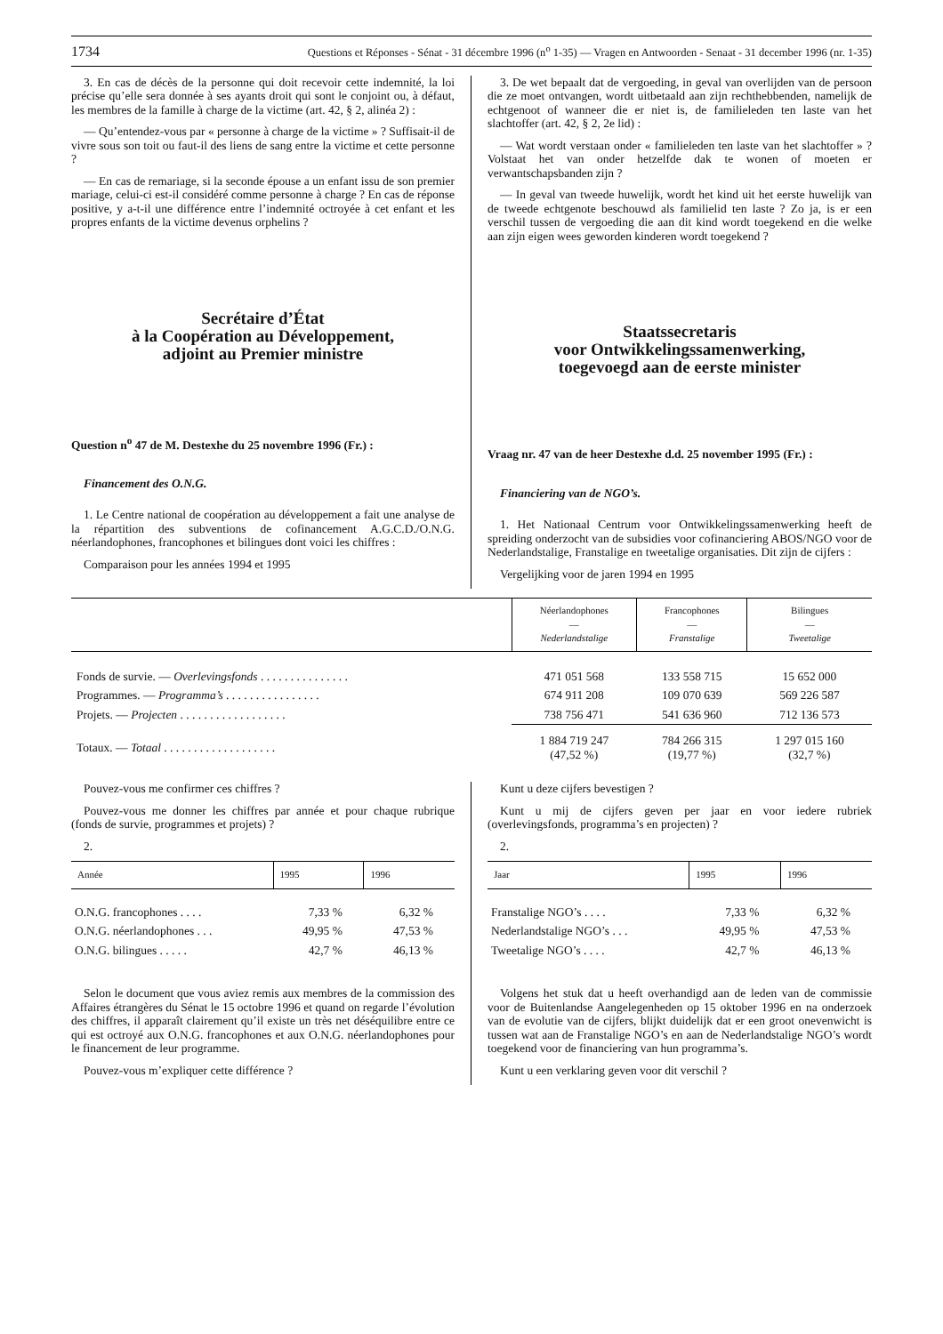1734 Questions et Réponses - Sénat - 31 décembre 1996 (n<sup>o</sup> 1-35) — Vragen en Antwoorden - Senaat - 31 december 1996 (nr. 1-35)
3. En cas de décès de la personne qui doit recevoir cette indemnité, la loi précise qu’elle sera donnée à ses ayants droit qui sont le conjoint ou, à défaut, les membres de la famille à charge de la victime (art. 42, § 2, alinéa 2) :
— Qu’entendez-vous par « personne à charge de la victime » ? Suffisait-il de vivre sous son toit ou faut-il des liens de sang entre la victime et cette personne ?
— En cas de remariage, si la seconde épouse a un enfant issu de son premier mariage, celui-ci est-il considéré comme personne à charge ? En cas de réponse positive, y a-t-il une différence entre l’indemnité octroyée à cet enfant et les propres enfants de la victime devenus orphelins ?
Secrétaire d’État
à la Coopération au Développement,
adjoint au Premier ministre
Question n<sup>o</sup> 47 de M. Destexhe du 25 novembre 1996 (Fr.) :
Financement des O.N.G.
1. Le Centre national de coopération au développement a fait une analyse de la répartition des subventions de cofinancement A.G.C.D./O.N.G. néerlandophones, francophones et bilingues dont voici les chiffres :
Comparaison pour les années 1994 et 1995
3. De wet bepaalt dat de vergoeding, in geval van overlijden van de persoon die ze moet ontvangen, wordt uitbetaald aan zijn rechthebbenden, namelijk de echtgenoot of wanneer die er niet is, de familieleden ten laste van het slachtoffer (art. 42, § 2, 2e lid) :
— Wat wordt verstaan onder « familieleden ten laste van het slachtoffer » ? Volstaat het van onder hetzelfde dak te wonen of moeten er verwantschapsbanden zijn ?
— In geval van tweede huwelijk, wordt het kind uit het eerste huwelijk van de tweede echtgenote beschouwd als familielid ten laste ? Zo ja, is er een verschil tussen de vergoeding die aan dit kind wordt toegekend en die welke aan zijn eigen wees geworden kinderen wordt toegekend ?
Staatssecretaris
voor Ontwikkelingssamenwerking,
toegevoegd aan de eerste minister
Vraag nr. 47 van de heer Destexhe d.d. 25 november 1995 (Fr.) :
Financiering van de NGO’s.
1. Het Nationaal Centrum voor Ontwikkelingssamenwerking heeft de spreiding onderzocht van de subsidies voor cofinanciering ABOS/NGO voor de Nederlandstalige, Franstalige en tweetalige organisaties. Dit zijn de cijfers :
Vergelijking voor de jaren 1994 en 1995
| | Néerlandophones — Nederlandstalige | Francophones — Franstalige | Bilingues — Tweetalige |
| --- | --- | --- | --- |
| Fonds de survie. — Overlevingsfonds . . . . . . . . . . . . . . . | 471 051 568 | 133 558 715 | 15 652 000 |
| Programmes. — Programma’s . . . . . . . . . . . . . . . . | 674 911 208 | 109 070 639 | 569 226 587 |
| Projets. — Projecten . . . . . . . . . . . . . . . . . . | 738 756 471 | 541 636 960 | 712 136 573 |
| Totaux. — Totaal . . . . . . . . . . . . . . . . . . . | 1 884 719 247 (47,52 %) | 784 266 315 (19,77 %) | 1 297 015 160 (32,7 %) |
Pouvez-vous me confirmer ces chiffres ?
Pouvez-vous me donner les chiffres par année et pour chaque rubrique (fonds de survie, programmes et projets) ?
2.
| Année | 1995 | 1996 |
| --- | --- | --- |
| O.N.G. francophones . . . . | 7,33 % | 6,32 % |
| O.N.G. néerlandophones . . . | 49,95 % | 47,53 % |
| O.N.G. bilingues . . . . . | 42,7 % | 46,13 % |
Selon le document que vous aviez remis aux membres de la commission des Affaires étrangères du Sénat le 15 octobre 1996 et quand on regarde l’évolution des chiffres, il apparaît clairement qu’il existe un très net déséquilibre entre ce qui est octroyé aux O.N.G. francophones et aux O.N.G. néerlandophones pour le financement de leur programme.
Pouvez-vous m’expliquer cette différence ?
Kunt u deze cijfers bevestigen ?
Kunt u mij de cijfers geven per jaar en voor iedere rubriek (overlevingsfonds, programma’s en projecten) ?
2.
| Jaar | 1995 | 1996 |
| --- | --- | --- |
| Franstalige NGO’s . . . . | 7,33 % | 6,32 % |
| Nederlandstalige NGO’s . . . | 49,95 % | 47,53 % |
| Tweetalige NGO’s . . . . | 42,7 % | 46,13 % |
Volgens het stuk dat u heeft overhandigd aan de leden van de commissie voor de Buitenlandse Aangelegenheden op 15 oktober 1996 en na onderzoek van de evolutie van de cijfers, blijkt duidelijk dat er een groot onevenwicht is tussen wat aan de Franstalige NGO’s en aan de Nederlandstalige NGO’s wordt toegekend voor de financiering van hun programma’s.
Kunt u een verklaring geven voor dit verschil ?